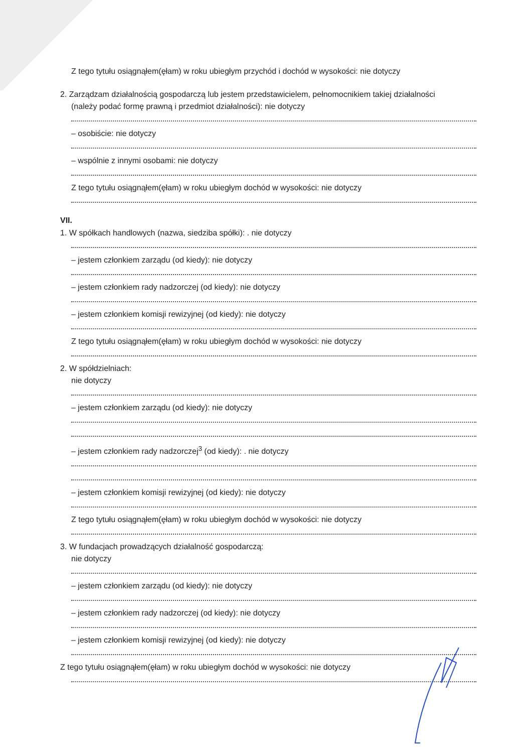Z tego tytułu osiągnąłem(ęłam) w roku ubiegłym przychód i dochód w wysokości: nie dotyczy
2. Zarządzam działalnością gospodarczą lub jestem przedstawicielem, pełnomocnikiem takiej działalności
(należy podać formę prawną i przedmiot działalności): nie dotyczy
– osobiście: nie dotyczy
– wspólnie z innymi osobami: nie dotyczy
Z tego tytułu osiągnąłem(ęłam) w roku ubiegłym dochód w wysokości: nie dotyczy
VII.
1. W spółkach handlowych (nazwa, siedziba spółki): . nie dotyczy
– jestem członkiem zarządu (od kiedy): nie dotyczy
– jestem członkiem rady nadzorczej (od kiedy): nie dotyczy
– jestem członkiem komisji rewizyjnej (od kiedy): nie dotyczy
Z tego tytułu osiągnąłem(ęłam) w roku ubiegłym dochód w wysokości: nie dotyczy
2. W spółdzielniach:
nie dotyczy
– jestem członkiem zarządu (od kiedy): nie dotyczy
– jestem członkiem rady nadzorczej<sup>3</sup> (od kiedy): . nie dotyczy
– jestem członkiem komisji rewizyjnej (od kiedy): nie dotyczy
Z tego tytułu osiągnąłem(ęłam) w roku ubiegłym dochód w wysokości: nie dotyczy
3. W fundacjach prowadzących działalność gospodarczą:
nie dotyczy
– jestem członkiem zarządu (od kiedy): nie dotyczy
– jestem członkiem rady nadzorczej (od kiedy): nie dotyczy
– jestem członkiem komisji rewizyjnej (od kiedy): nie dotyczy
Z tego tytułu osiągnąłem(ęłam) w roku ubiegłym dochód w wysokości: nie dotyczy